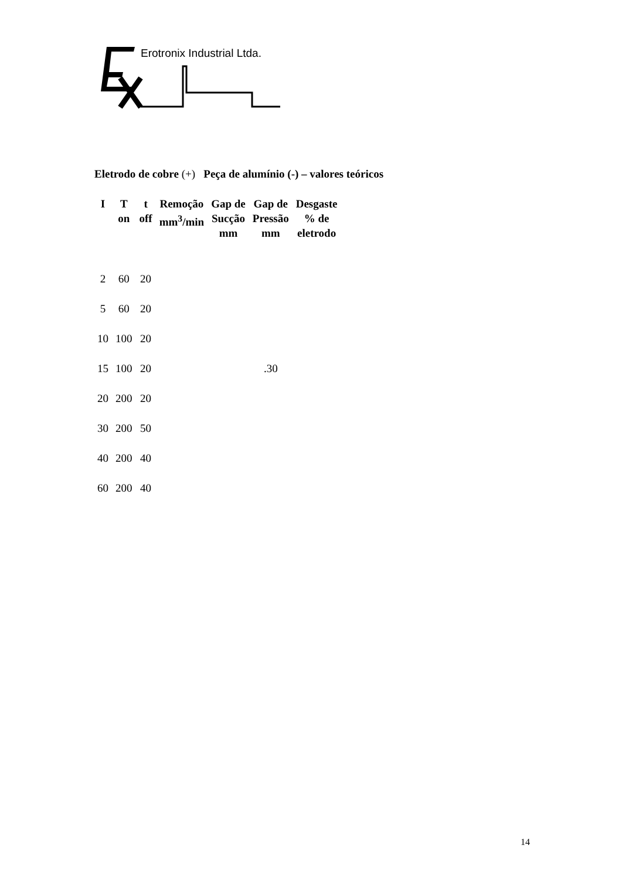Erotronix Industrial Ltda.
Eletrodo de cobre (+) Peça de alumínio (-) – valores teóricos
| I | T on | t off | Remoção mm<sup>3</sup>/min | Gap de Sucção mm | Gap de Pressão mm | Desgaste % de eletrodo |
| --- | --- | --- | --- | --- | --- | --- |
| 2 | 60 | 20 | | | | |
| 5 | 60 | 20 | | | | |
| 10 | 100 | 20 | | | | |
| 15 | 100 | 20 | | | .30 | |
| 20 | 200 | 20 | | | | |
| 30 | 200 | 50 | | | | |
| 40 | 200 | 40 | | | | |
| 60 | 200 | 40 | | | | |
14